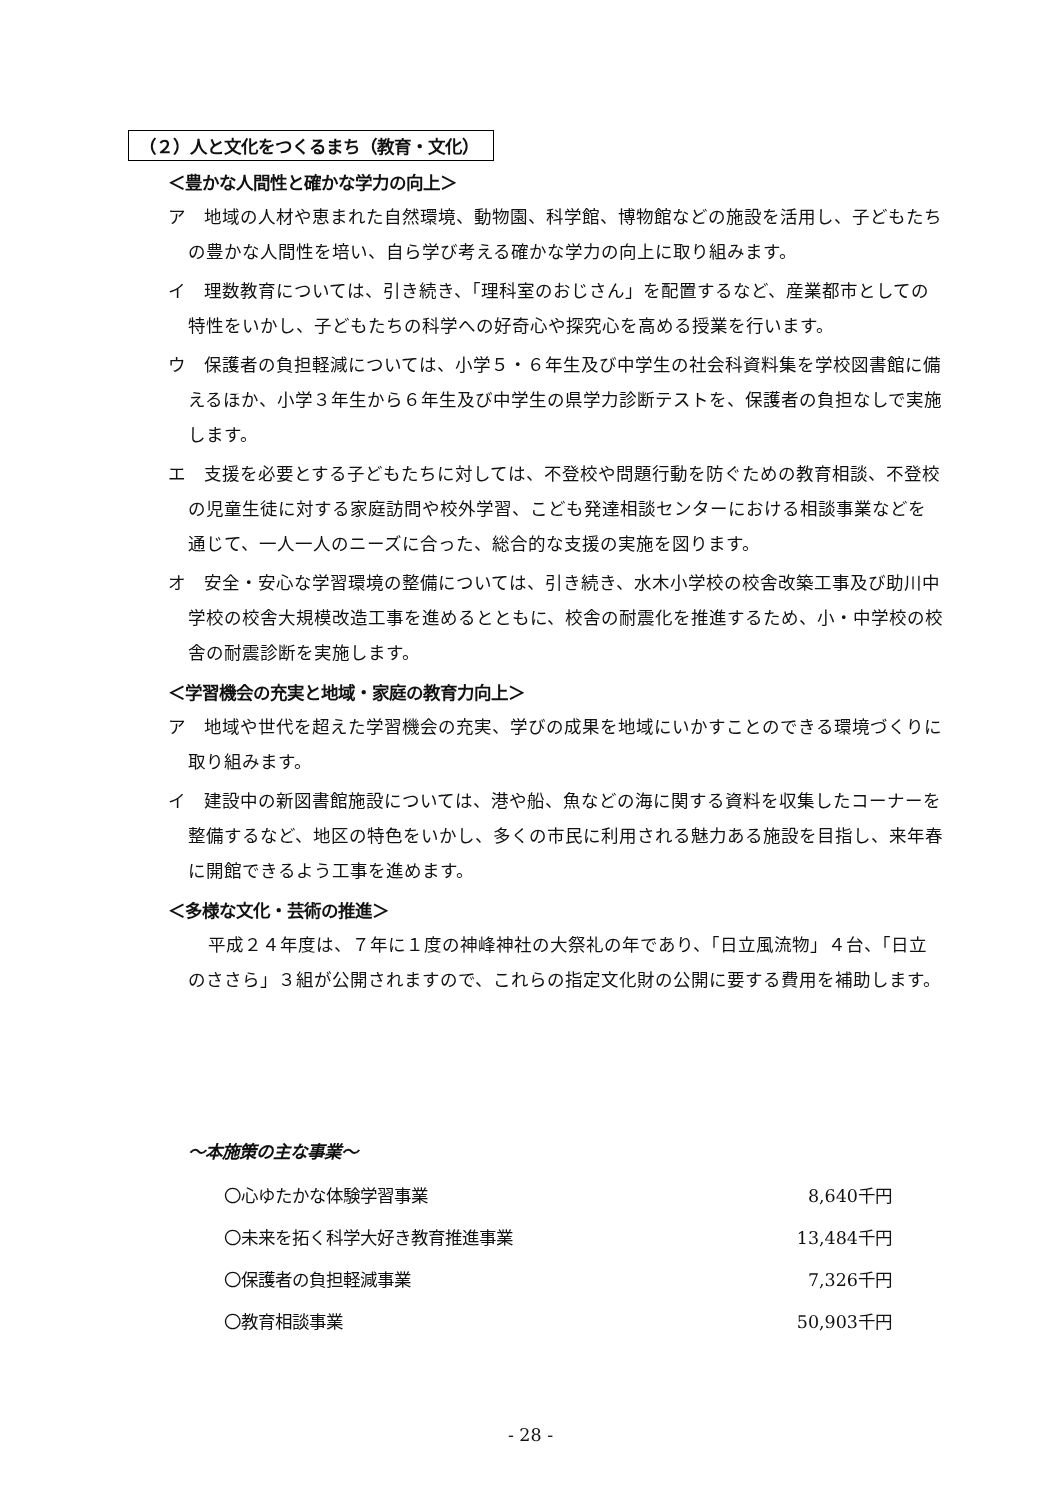（２）人と文化をつくるまち（教育・文化）
＜豊かな人間性と確かな学力の向上＞
ア　地域の人材や恵まれた自然環境、動物園、科学館、博物館などの施設を活用し、子どもたちの豊かな人間性を培い、自ら学び考える確かな学力の向上に取り組みます。
イ　理数教育については、引き続き、「理科室のおじさん」を配置するなど、産業都市としての特性をいかし、子どもたちの科学への好奇心や探究心を高める授業を行います。
ウ　保護者の負担軽減については、小学５・６年生及び中学生の社会科資料集を学校図書館に備えるほか、小学３年生から６年生及び中学生の県学力診断テストを、保護者の負担なしで実施します。
エ　支援を必要とする子どもたちに対しては、不登校や問題行動を防ぐための教育相談、不登校の児童生徒に対する家庭訪問や校外学習、こども発達相談センターにおける相談事業などを通じて、一人一人のニーズに合った、総合的な支援の実施を図ります。
オ　安全・安心な学習環境の整備については、引き続き、水木小学校の校舎改築工事及び助川中学校の校舎大規模改造工事を進めるとともに、校舎の耐震化を推進するため、小・中学校の校舎の耐震診断を実施します。
＜学習機会の充実と地域・家庭の教育力向上＞
ア　地域や世代を超えた学習機会の充実、学びの成果を地域にいかすことのできる環境づくりに取り組みます。
イ　建設中の新図書館施設については、港や船、魚などの海に関する資料を収集したコーナーを整備するなど、地区の特色をいかし、多くの市民に利用される魅力ある施設を目指し、来年春に開館できるよう工事を進めます。
＜多様な文化・芸術の推進＞
平成２４年度は、７年に１度の神峰神社の大祭礼の年であり、「日立風流物」４台、「日立のささら」３組が公開されますので、これらの指定文化財の公開に要する費用を補助します。
～本施策の主な事業～
| 〇心ゆたかな体験学習事業 | 8,640千円 |
| 〇未来を拓く科学大好き教育推進事業 | 13,484千円 |
| 〇保護者の負担軽減事業 | 7,326千円 |
| 〇教育相談事業 | 50,903千円 |
- 28 -